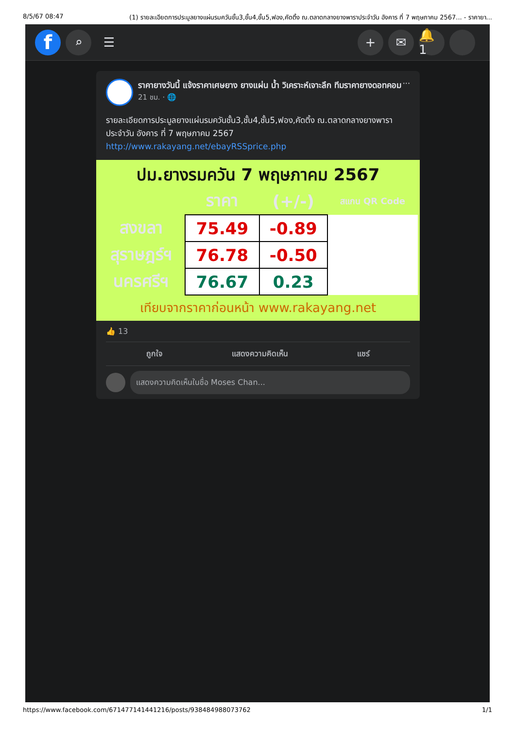8/5/67 08:47 (1) รายละเอียดการประมูลยางแผ่นรมควันชั้น3,ชั้น4,ชั้น5,ฟอง,คัดติ้ง ณ.ตลาดกลางยางพาราประจำวัน อังคาร ที่ 7 พฤษภาคม 2567... - ราคายา...
f
⌕ ☰ + ✉
🔔 1
ราคายางวันนี้ แจ้งราคาเศษยาง ยางแผ่น น้ำ วิเคราะห์เจาะลึก ทีมราคายางดอทคอม
21 ชม. · 🌐
···
รายละเอียดการประมูลยางแผ่นรมควันชั้น3,ชั้น4,ชั้น5,ฟอง,คัดติ้ง ณ.ตลาดกลางยางพาราประจำวัน อังคาร ที่ 7 พฤษภาคม 2567
http://www.rakayang.net/ebayRSSprice.php
ปม.ยางรมควัน 7 พฤษภาคม 2567
| | ราคา | (+/-) | สแกน QR Code |
| --- | --- | --- | --- |
| สงขลา | 75.49 | -0.89 | |
| สุราษฎร์ฯ | 76.78 | -0.50 | |
| นครศรีฯ | 76.67 | 0.23 | |
เทียบจากราคาก่อนหน้า www.rakayang.net
👍 13
ถูกใจ แสดงความคิดเห็น แชร์
แสดงความคิดเห็นในชื่อ Moses Chan...
https://www.facebook.com/671477141441216/posts/938484988073762 1/1